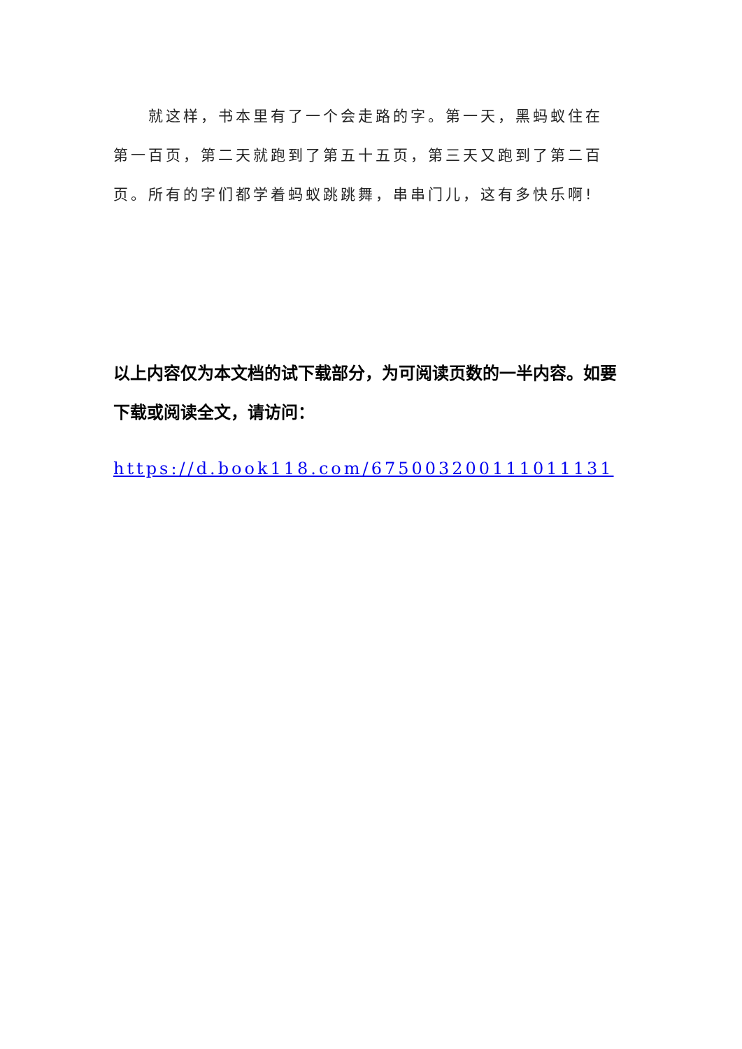就这样，书本里有了一个会走路的字。第一天，黑蚂蚁住在第一百页，第二天就跑到了第五十五页，第三天又跑到了第二百页。所有的字们都学着蚂蚁跳跳舞，串串门儿，这有多快乐啊!
以上内容仅为本文档的试下载部分，为可阅读页数的一半内容。如要下载或阅读全文，请访问：
https://d.book118.com/675003200111011131